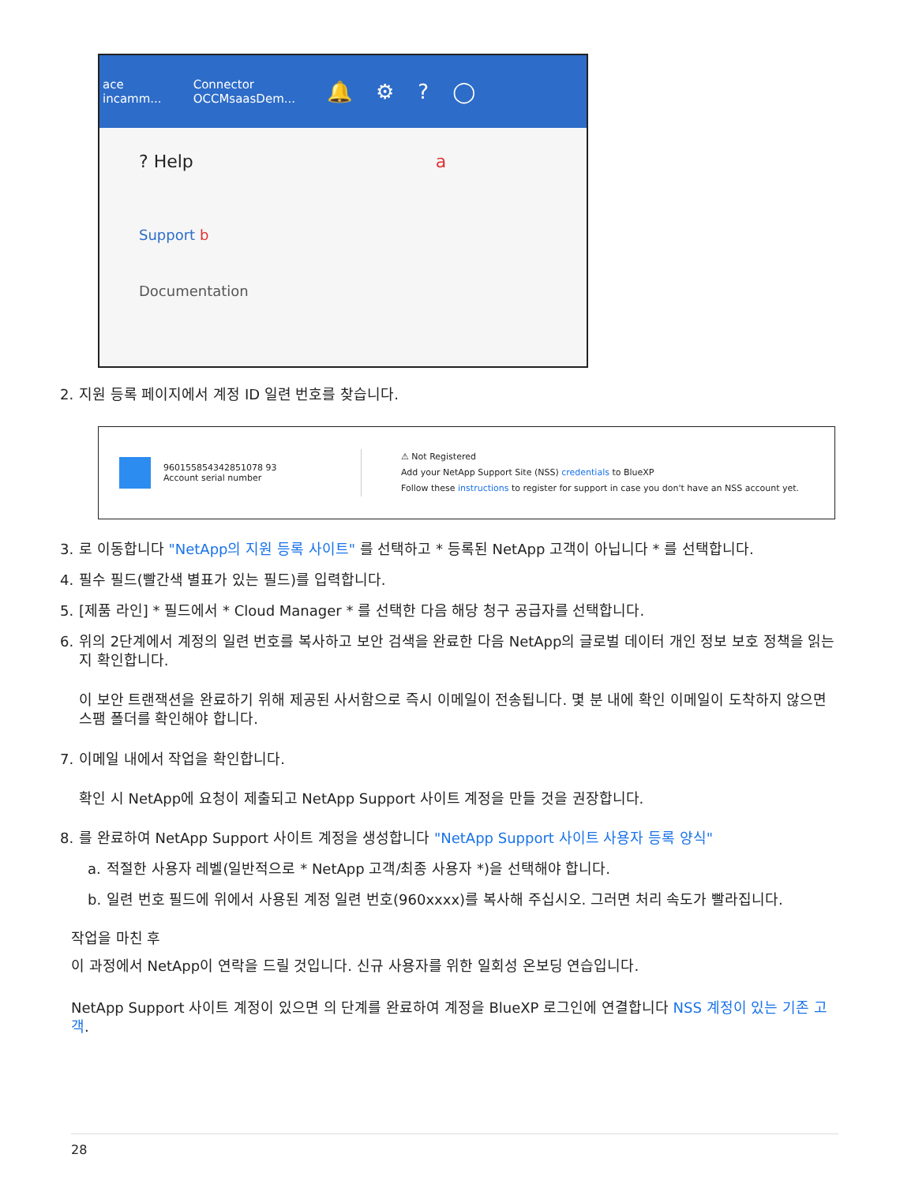ace
incamm...
Connector
OCCMsaasDem...
🔔⚙?◯
? Help a
Support b
Documentation
2. 지원 등록 페이지에서 계정 ID 일련 번호를 찾습니다.
960155854342851078 93
Account serial number
⚠ Not Registered
Add your NetApp Support Site (NSS) credentials to BlueXP
Follow these instructions to register for support in case you don't have an NSS account yet.
3. 로 이동합니다 "NetApp의 지원 등록 사이트" 를 선택하고 * 등록된 NetApp 고객이 아닙니다 * 를 선택합니다.
4. 필수 필드(빨간색 별표가 있는 필드)를 입력합니다.
5. [제품 라인] * 필드에서 * Cloud Manager * 를 선택한 다음 해당 청구 공급자를 선택합니다.
6. 위의 2단계에서 계정의 일련 번호를 복사하고 보안 검색을 완료한 다음 NetApp의 글로벌 데이터 개인 정보 보호 정책을 읽는지 확인합니다.
이 보안 트랜잭션을 완료하기 위해 제공된 사서함으로 즉시 이메일이 전송됩니다. 몇 분 내에 확인 이메일이 도착하지 않으면 스팸 폴더를 확인해야 합니다.
7. 이메일 내에서 작업을 확인합니다.
확인 시 NetApp에 요청이 제출되고 NetApp Support 사이트 계정을 만들 것을 권장합니다.
8. 를 완료하여 NetApp Support 사이트 계정을 생성합니다 "NetApp Support 사이트 사용자 등록 양식"
a. 적절한 사용자 레벨(일반적으로 * NetApp 고객/최종 사용자 *)을 선택해야 합니다.
b. 일련 번호 필드에 위에서 사용된 계정 일련 번호(960xxxx)를 복사해 주십시오. 그러면 처리 속도가 빨라집니다.
작업을 마친 후
이 과정에서 NetApp이 연락을 드릴 것입니다. 신규 사용자를 위한 일회성 온보딩 연습입니다.
NetApp Support 사이트 계정이 있으면 의 단계를 완료하여 계정을 BlueXP 로그인에 연결합니다 NSS 계정이 있는 기존 고객.
28